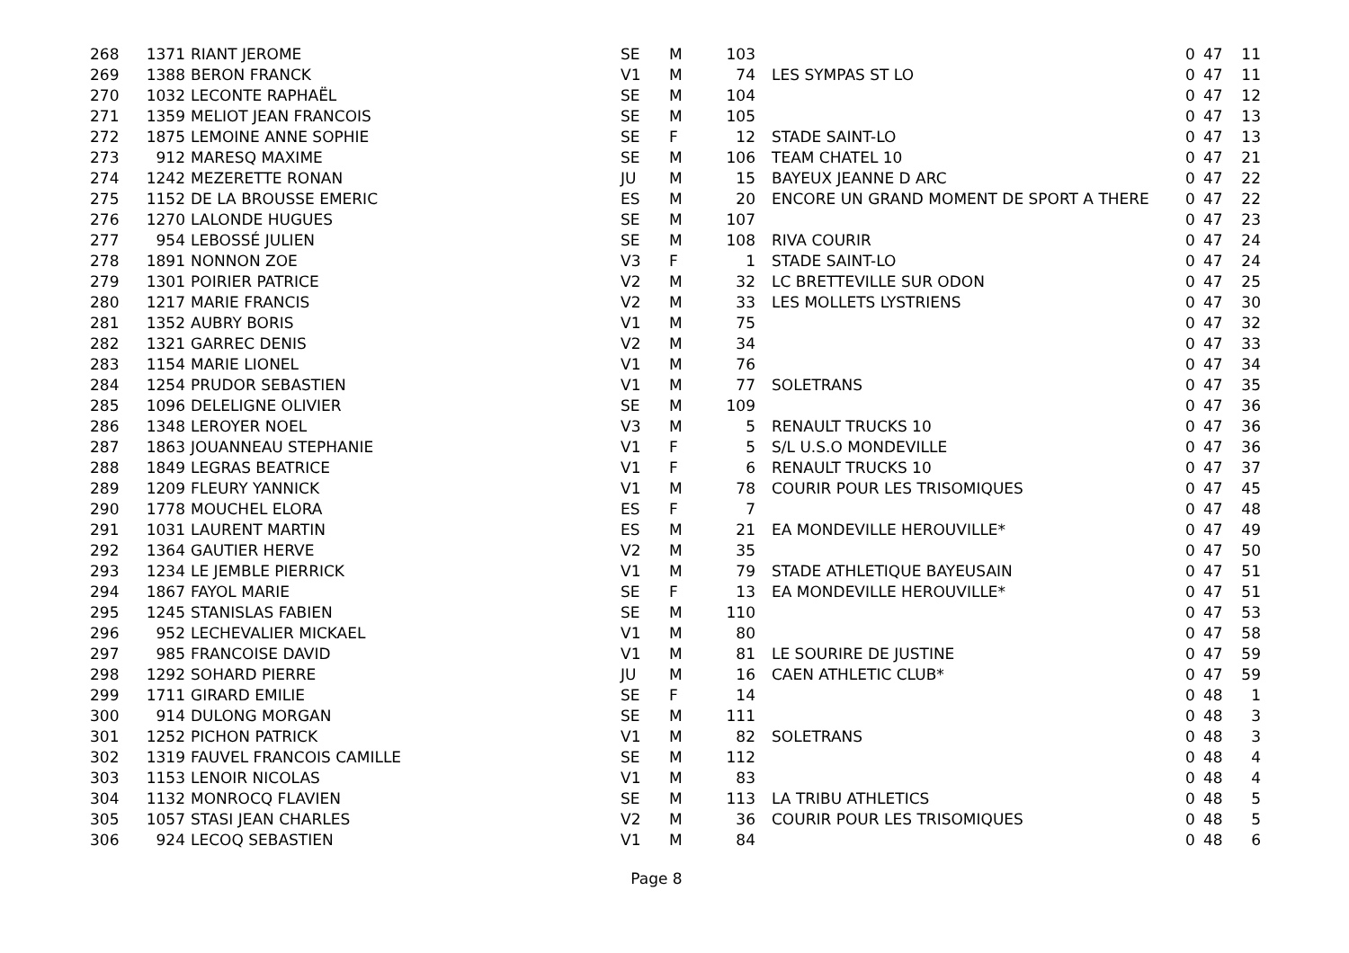| 268 | 1371 | RIANT JEROME | SE | M | 103 | | 0 | 47 | 11 |
| 269 | 1388 | BERON FRANCK | V1 | M | 74 | LES SYMPAS ST LO | 0 | 47 | 11 |
| 270 | 1032 | LECONTE RAPHAËL | SE | M | 104 | | 0 | 47 | 12 |
| 271 | 1359 | MELIOT JEAN FRANCOIS | SE | M | 105 | | 0 | 47 | 13 |
| 272 | 1875 | LEMOINE ANNE SOPHIE | SE | F | 12 | STADE SAINT-LO | 0 | 47 | 13 |
| 273 | 912 | MARESQ MAXIME | SE | M | 106 | TEAM CHATEL 10 | 0 | 47 | 21 |
| 274 | 1242 | MEZERETTE RONAN | JU | M | 15 | BAYEUX JEANNE D ARC | 0 | 47 | 22 |
| 275 | 1152 | DE LA BROUSSE EMERIC | ES | M | 20 | ENCORE UN GRAND MOMENT DE SPORT A THERE | 0 | 47 | 22 |
| 276 | 1270 | LALONDE HUGUES | SE | M | 107 | | 0 | 47 | 23 |
| 277 | 954 | LEBOSSÉ JULIEN | SE | M | 108 | RIVA COURIR | 0 | 47 | 24 |
| 278 | 1891 | NONNON ZOE | V3 | F | 1 | STADE SAINT-LO | 0 | 47 | 24 |
| 279 | 1301 | POIRIER PATRICE | V2 | M | 32 | LC BRETTEVILLE SUR ODON | 0 | 47 | 25 |
| 280 | 1217 | MARIE FRANCIS | V2 | M | 33 | LES MOLLETS LYSTRIENS | 0 | 47 | 30 |
| 281 | 1352 | AUBRY BORIS | V1 | M | 75 | | 0 | 47 | 32 |
| 282 | 1321 | GARREC DENIS | V2 | M | 34 | | 0 | 47 | 33 |
| 283 | 1154 | MARIE LIONEL | V1 | M | 76 | | 0 | 47 | 34 |
| 284 | 1254 | PRUDOR SEBASTIEN | V1 | M | 77 | SOLETRANS | 0 | 47 | 35 |
| 285 | 1096 | DELELIGNE OLIVIER | SE | M | 109 | | 0 | 47 | 36 |
| 286 | 1348 | LEROYER NOEL | V3 | M | 5 | RENAULT TRUCKS 10 | 0 | 47 | 36 |
| 287 | 1863 | JOUANNEAU STEPHANIE | V1 | F | 5 | S/L U.S.O MONDEVILLE | 0 | 47 | 36 |
| 288 | 1849 | LEGRAS BEATRICE | V1 | F | 6 | RENAULT TRUCKS 10 | 0 | 47 | 37 |
| 289 | 1209 | FLEURY YANNICK | V1 | M | 78 | COURIR POUR LES TRISOMIQUES | 0 | 47 | 45 |
| 290 | 1778 | MOUCHEL ELORA | ES | F | 7 | | 0 | 47 | 48 |
| 291 | 1031 | LAURENT MARTIN | ES | M | 21 | EA MONDEVILLE HEROUVILLE* | 0 | 47 | 49 |
| 292 | 1364 | GAUTIER HERVE | V2 | M | 35 | | 0 | 47 | 50 |
| 293 | 1234 | LE JEMBLE PIERRICK | V1 | M | 79 | STADE ATHLETIQUE BAYEUSAIN | 0 | 47 | 51 |
| 294 | 1867 | FAYOL MARIE | SE | F | 13 | EA MONDEVILLE HEROUVILLE* | 0 | 47 | 51 |
| 295 | 1245 | STANISLAS FABIEN | SE | M | 110 | | 0 | 47 | 53 |
| 296 | 952 | LECHEVALIER MICKAEL | V1 | M | 80 | | 0 | 47 | 58 |
| 297 | 985 | FRANCOISE DAVID | V1 | M | 81 | LE SOURIRE DE JUSTINE | 0 | 47 | 59 |
| 298 | 1292 | SOHARD PIERRE | JU | M | 16 | CAEN ATHLETIC CLUB* | 0 | 47 | 59 |
| 299 | 1711 | GIRARD EMILIE | SE | F | 14 | | 0 | 48 | 1 |
| 300 | 914 | DULONG MORGAN | SE | M | 111 | | 0 | 48 | 3 |
| 301 | 1252 | PICHON PATRICK | V1 | M | 82 | SOLETRANS | 0 | 48 | 3 |
| 302 | 1319 | FAUVEL FRANCOIS CAMILLE | SE | M | 112 | | 0 | 48 | 4 |
| 303 | 1153 | LENOIR NICOLAS | V1 | M | 83 | | 0 | 48 | 4 |
| 304 | 1132 | MONROCQ FLAVIEN | SE | M | 113 | LA TRIBU ATHLETICS | 0 | 48 | 5 |
| 305 | 1057 | STASI JEAN CHARLES | V2 | M | 36 | COURIR POUR LES TRISOMIQUES | 0 | 48 | 5 |
| 306 | 924 | LECOQ SEBASTIEN | V1 | M | 84 | | 0 | 48 | 6 |
Page 8